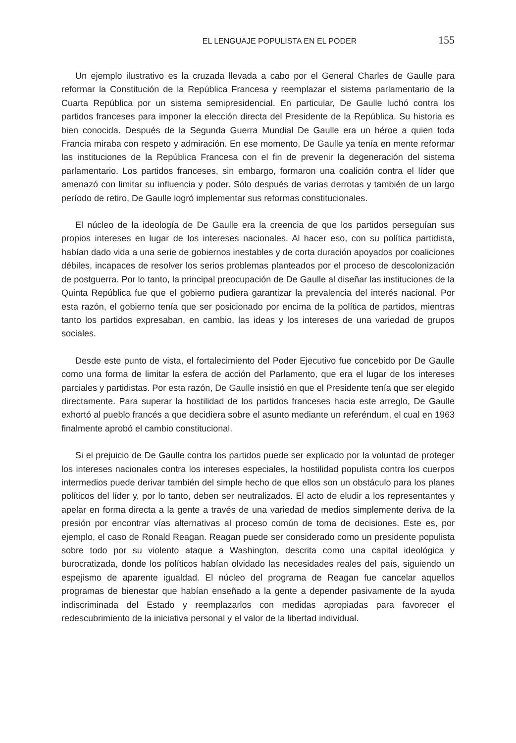EL LENGUAJE POPULISTA EN EL PODER 155
Un ejemplo ilustrativo es la cruzada llevada a cabo por el General Charles de Gaulle para reformar la Constitución de la República Francesa y reemplazar el sistema parlamentario de la Cuarta República por un sistema semipresidencial. En particular, De Gaulle luchó contra los partidos franceses para imponer la elección directa del Presidente de la República. Su historia es bien conocida. Después de la Segunda Guerra Mundial De Gaulle era un héroe a quien toda Francia miraba con respeto y admiración. En ese momento, De Gaulle ya tenía en mente reformar las instituciones de la República Francesa con el fin de prevenir la degeneración del sistema parlamentario. Los partidos franceses, sin embargo, formaron una coalición contra el líder que amenazó con limitar su influencia y poder. Sólo después de varias derrotas y también de un largo período de retiro, De Gaulle logró implementar sus reformas constitucionales.
El núcleo de la ideología de De Gaulle era la creencia de que los partidos perseguían sus propios intereses en lugar de los intereses nacionales. Al hacer eso, con su política partidista, habían dado vida a una serie de gobiernos inestables y de corta duración apoyados por coaliciones débiles, incapaces de resolver los serios problemas planteados por el proceso de descolonización de postguerra. Por lo tanto, la principal preocupación de De Gaulle al diseñar las instituciones de la Quinta República fue que el gobierno pudiera garantizar la prevalencia del interés nacional. Por esta razón, el gobierno tenía que ser posicionado por encima de la política de partidos, mientras tanto los partidos expresaban, en cambio, las ideas y los intereses de una variedad de grupos sociales.
Desde este punto de vista, el fortalecimiento del Poder Ejecutivo fue concebido por De Gaulle como una forma de limitar la esfera de acción del Parlamento, que era el lugar de los intereses parciales y partidistas. Por esta razón, De Gaulle insistió en que el Presidente tenía que ser elegido directamente. Para superar la hostilidad de los partidos franceses hacia este arreglo, De Gaulle exhortó al pueblo francés a que decidiera sobre el asunto mediante un referéndum, el cual en 1963 finalmente aprobó el cambio constitucional.
Si el prejuicio de De Gaulle contra los partidos puede ser explicado por la voluntad de proteger los intereses nacionales contra los intereses especiales, la hostilidad populista contra los cuerpos intermedios puede derivar también del simple hecho de que ellos son un obstáculo para los planes políticos del líder y, por lo tanto, deben ser neutralizados. El acto de eludir a los representantes y apelar en forma directa a la gente a través de una variedad de medios simplemente deriva de la presión por encontrar vías alternativas al proceso común de toma de decisiones. Este es, por ejemplo, el caso de Ronald Reagan. Reagan puede ser considerado como un presidente populista sobre todo por su violento ataque a Washington, descrita como una capital ideológica y burocratizada, donde los políticos habían olvidado las necesidades reales del país, siguiendo un espejismo de aparente igualdad. El núcleo del programa de Reagan fue cancelar aquellos programas de bienestar que habían enseñado a la gente a depender pasivamente de la ayuda indiscriminada del Estado y reemplazarlos con medidas apropiadas para favorecer el redescubrimiento de la iniciativa personal y el valor de la libertad individual.